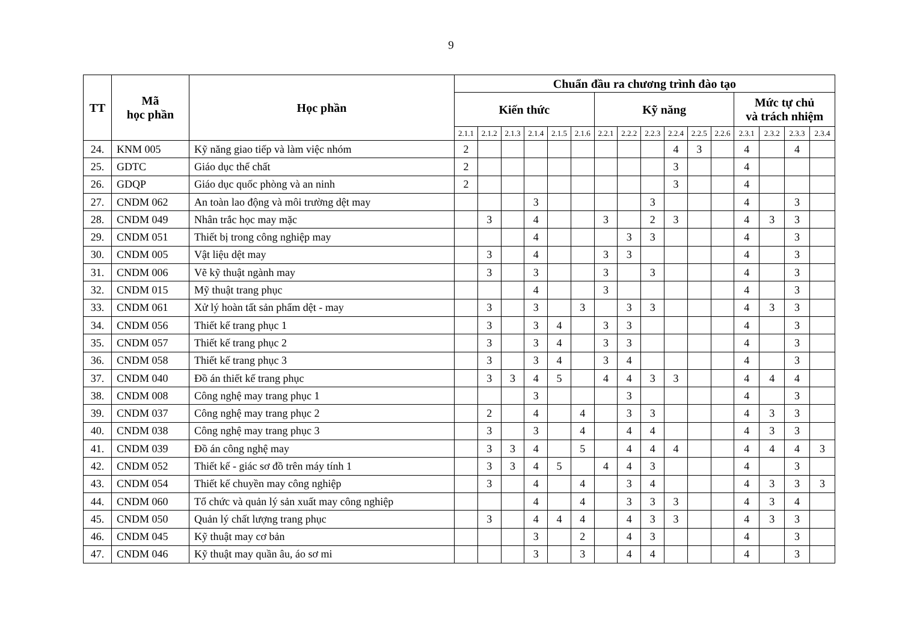9
| TT | Mã học phần | Học phần | Chuẩn đầu ra chương trình đào tạo | | | | | | | | | | | | | | | |
| --- | --- | --- | --- | --- | --- | --- | --- | --- | --- | --- | --- | --- | --- | --- | --- | --- | --- | --- |
| | | | Kiến thức | | | | | | Kỹ năng | | | | | | Mức tự chủ và trách nhiệm | | | |
| | | | 2.1.1 | 2.1.2 | 2.1.3 | 2.1.4 | 2.1.5 | 2.1.6 | 2.2.1 | 2.2.2 | 2.2.3 | 2.2.4 | 2.2.5 | 2.2.6 | 2.3.1 | 2.3.2 | 2.3.3 | 2.3.4 |
| 24. | KNM 005 | Kỹ năng giao tiếp và làm việc nhóm | 2 | | | | | | | | | 4 | 3 | | 4 | | 4 | |
| 25. | GDTC | Giáo dục thể chất | 2 | | | | | | | | | 3 | | | 4 | | | |
| 26. | GDQP | Giáo dục quốc phòng và an ninh | 2 | | | | | | | | | 3 | | | 4 | | | |
| 27. | CNDM 062 | An toàn lao động và môi trường dệt may | | | | 3 | | | | | 3 | | | | 4 | | 3 | |
| 28. | CNDM 049 | Nhân trắc học may mặc | | 3 | | 4 | | | 3 | | 2 | 3 | | | 4 | 3 | 3 | |
| 29. | CNDM 051 | Thiết bị trong công nghiệp may | | | | 4 | | | | 3 | 3 | | | | 4 | | 3 | |
| 30. | CNDM 005 | Vật liệu dệt may | | 3 | | 4 | | | 3 | 3 | | | | | 4 | | 3 | |
| 31. | CNDM 006 | Vẽ kỹ thuật ngành may | | 3 | | 3 | | | 3 | | 3 | | | | 4 | | 3 | |
| 32. | CNDM 015 | Mỹ thuật trang phục | | | | 4 | | | 3 | | | | | | 4 | | 3 | |
| 33. | CNDM 061 | Xử lý hoàn tất sản phẩm dệt - may | | 3 | | 3 | | 3 | | 3 | 3 | | | | 4 | 3 | 3 | |
| 34. | CNDM 056 | Thiết kế trang phục 1 | | 3 | | 3 | 4 | | 3 | 3 | | | | | 4 | | 3 | |
| 35. | CNDM 057 | Thiết kế trang phục 2 | | 3 | | 3 | 4 | | 3 | 3 | | | | | 4 | | 3 | |
| 36. | CNDM 058 | Thiết kế trang phục 3 | | 3 | | 3 | 4 | | 3 | 4 | | | | | 4 | | 3 | |
| 37. | CNDM 040 | Đồ án thiết kế trang phục | | 3 | 3 | 4 | 5 | | 4 | 4 | 3 | 3 | | | 4 | 4 | 4 | |
| 38. | CNDM 008 | Công nghệ may trang phục 1 | | | | 3 | | | | 3 | | | | | 4 | | 3 | |
| 39. | CNDM 037 | Công nghệ may trang phục 2 | | 2 | | 4 | | 4 | | 3 | 3 | | | | 4 | 3 | 3 | |
| 40. | CNDM 038 | Công nghệ may trang phục 3 | | 3 | | 3 | | 4 | | 4 | 4 | | | | 4 | 3 | 3 | |
| 41. | CNDM 039 | Đồ án công nghệ may | | 3 | 3 | 4 | | 5 | | 4 | 4 | 4 | | | 4 | 4 | 4 | 3 |
| 42. | CNDM 052 | Thiết kế - giác sơ đồ trên máy tính 1 | | 3 | 3 | 4 | 5 | | 4 | 4 | 3 | | | | 4 | | 3 | |
| 43. | CNDM 054 | Thiết kế chuyền may công nghiệp | | 3 | | 4 | | 4 | | 3 | 4 | | | | 4 | 3 | 3 | 3 |
| 44. | CNDM 060 | Tổ chức và quản lý sản xuất may công nghiệp | | | | 4 | | 4 | | 3 | 3 | 3 | | | 4 | 3 | 4 | |
| 45. | CNDM 050 | Quản lý chất lượng trang phục | | 3 | | 4 | 4 | 4 | | 4 | 3 | 3 | | | 4 | 3 | 3 | |
| 46. | CNDM 045 | Kỹ thuật may cơ bản | | | | 3 | | 2 | | 4 | 3 | | | | 4 | | 3 | |
| 47. | CNDM 046 | Kỹ thuật may quần âu, áo sơ mi | | | | 3 | | 3 | | 4 | 4 | | | | 4 | | 3 | |